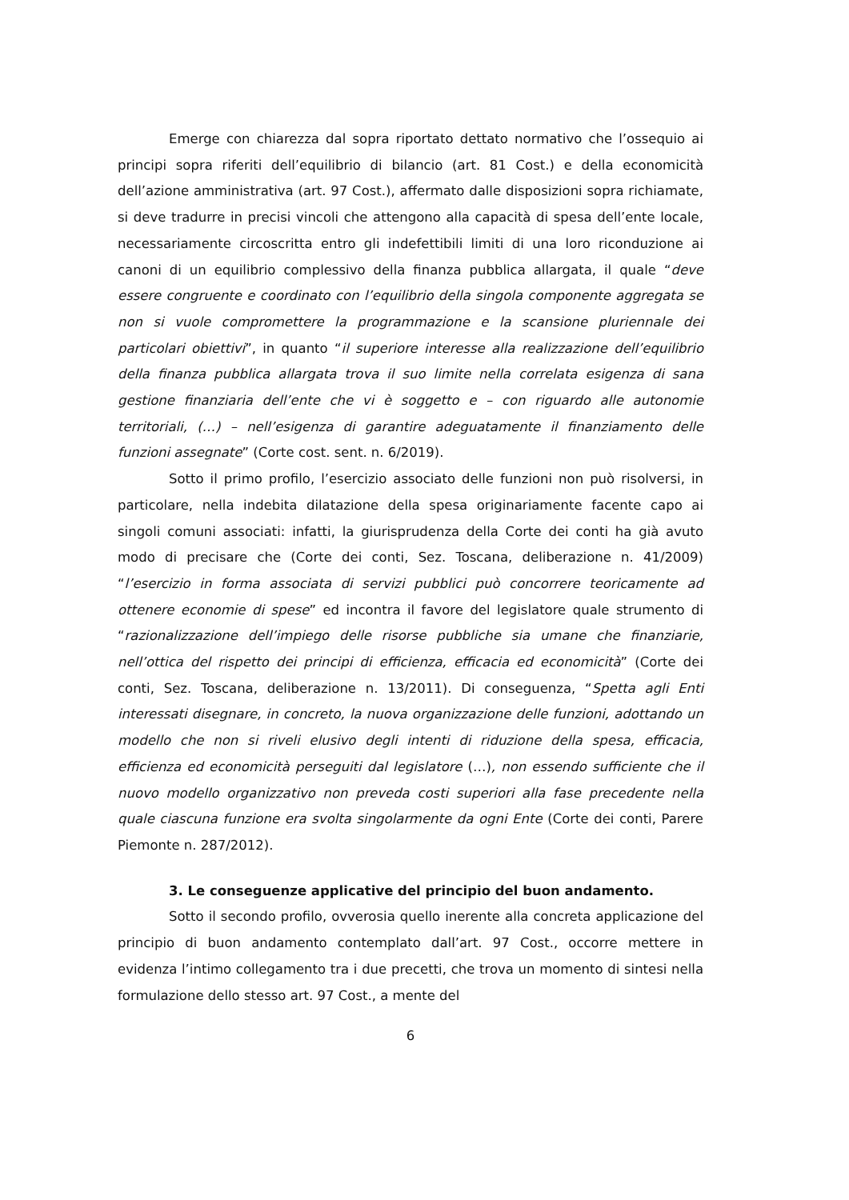Emerge con chiarezza dal sopra riportato dettato normativo che l’ossequio ai principi sopra riferiti dell’equilibrio di bilancio (art. 81 Cost.) e della economicità dell’azione amministrativa (art. 97 Cost.), affermato dalle disposizioni sopra richiamate, si deve tradurre in precisi vincoli che attengono alla capacità di spesa dell’ente locale, necessariamente circoscritta entro gli indefettibili limiti di una loro riconduzione ai canoni di un equilibrio complessivo della finanza pubblica allargata, il quale “deve essere congruente e coordinato con l’equilibrio della singola componente aggregata se non si vuole compromettere la programmazione e la scansione pluriennale dei particolari obiettivi”, in quanto “il superiore interesse alla realizzazione dell’equilibrio della finanza pubblica allargata trova il suo limite nella correlata esigenza di sana gestione finanziaria dell’ente che vi è soggetto e – con riguardo alle autonomie territoriali, (…) – nell’esigenza di garantire adeguatamente il finanziamento delle funzioni assegnate” (Corte cost. sent. n. 6/2019).
Sotto il primo profilo, l’esercizio associato delle funzioni non può risolversi, in particolare, nella indebita dilatazione della spesa originariamente facente capo ai singoli comuni associati: infatti, la giurisprudenza della Corte dei conti ha già avuto modo di precisare che (Corte dei conti, Sez. Toscana, deliberazione n. 41/2009) “l’esercizio in forma associata di servizi pubblici può concorrere teoricamente ad ottenere economie di spese” ed incontra il favore del legislatore quale strumento di “razionalizzazione dell’impiego delle risorse pubbliche sia umane che finanziarie, nell’ottica del rispetto dei principi di efficienza, efficacia ed economicità” (Corte dei conti, Sez. Toscana, deliberazione n. 13/2011). Di conseguenza, “Spetta agli Enti interessati disegnare, in concreto, la nuova organizzazione delle funzioni, adottando un modello che non si riveli elusivo degli intenti di riduzione della spesa, efficacia, efficienza ed economicità perseguiti dal legislatore (…), non essendo sufficiente che il nuovo modello organizzativo non preveda costi superiori alla fase precedente nella quale ciascuna funzione era svolta singolarmente da ogni Ente (Corte dei conti, Parere Piemonte n. 287/2012).
3. Le conseguenze applicative del principio del buon andamento.
Sotto il secondo profilo, ovverosia quello inerente alla concreta applicazione del principio di buon andamento contemplato dall’art. 97 Cost., occorre mettere in evidenza l’intimo collegamento tra i due precetti, che trova un momento di sintesi nella formulazione dello stesso art. 97 Cost., a mente del
6